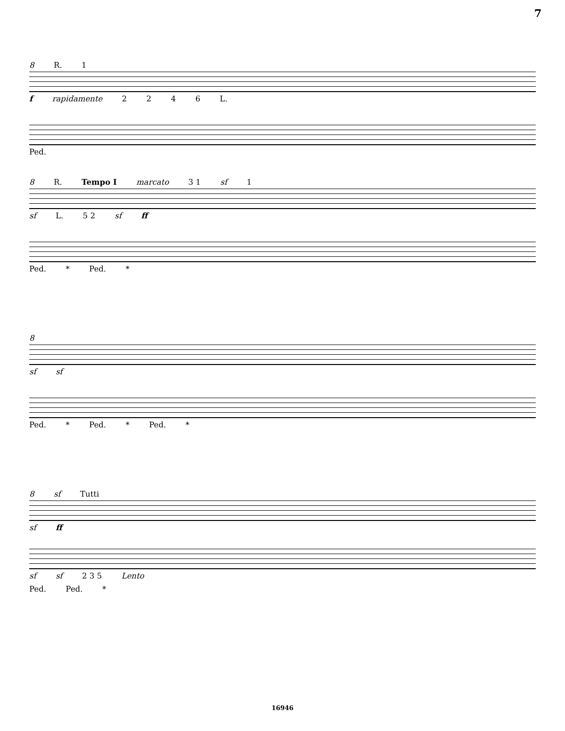7
8 R. 1
frapidamente 2246 L.
Ped.
8 R. Tempo I marcato 3 1 sf 1
sf L. 5 2 sf ff
Ped. * Ped. *
8
sf sf
Ped. * Ped. * Ped. *
8 sf Tutti
sf ff
sf sf 2 3 5 Lento
Ped. Ped. *
16946